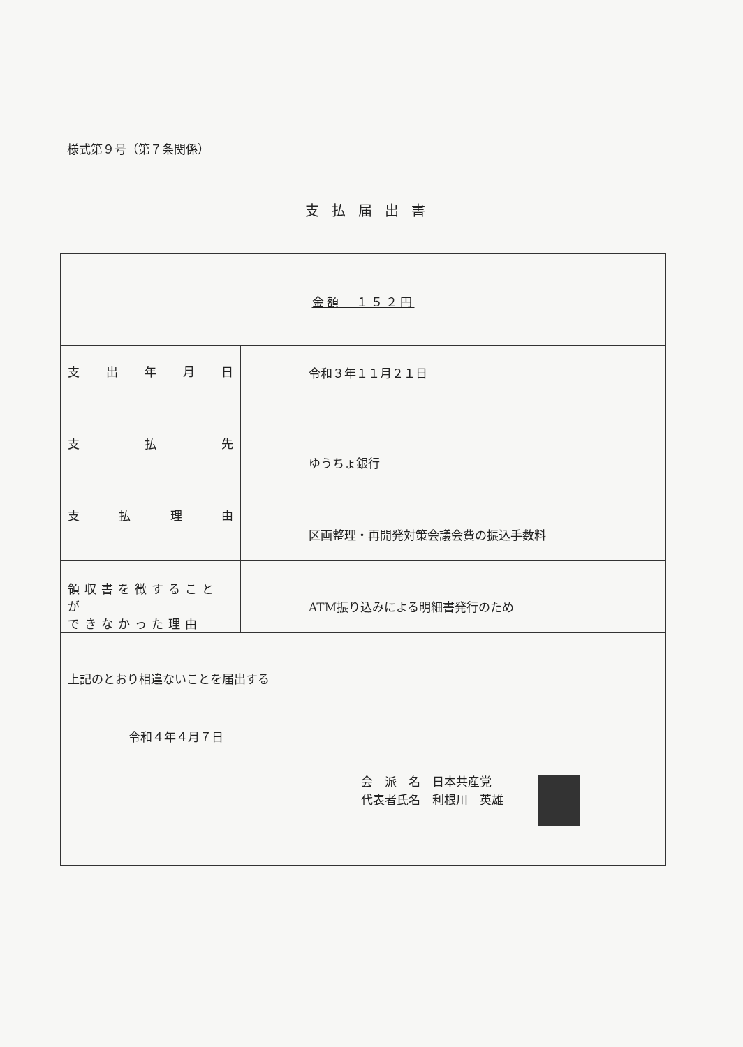様式第９号（第７条関係）
支払届出書
| 金額 １５２円 | |
| 支 出 年 月 日 | 令和３年１１月２１日 |
| 支 払 先 | ゆうちょ銀行 |
| 支 払 理 由 | 区画整理・再開発対策会議会費の振込手数料 |
| 領収書を徴することが できなかった理由 | ATM振り込みによる明細書発行のため |
| 上記のとおり相違ないことを届出する 令和４年４月７日 会 派 名 日本共産党 代表者氏名 利根川 英雄 | |